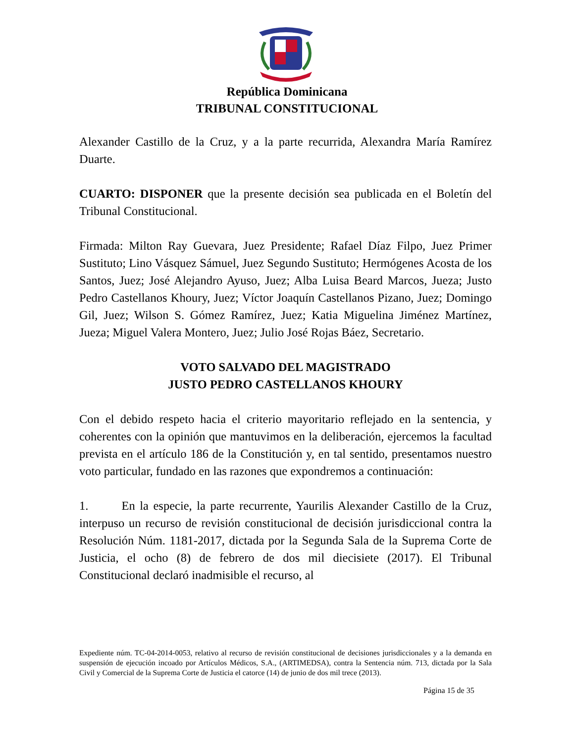República Dominicana
TRIBUNAL CONSTITUCIONAL
Alexander Castillo de la Cruz, y a la parte recurrida, Alexandra María Ramírez Duarte.
CUARTO: DISPONER que la presente decisión sea publicada en el Boletín del Tribunal Constitucional.
Firmada: Milton Ray Guevara, Juez Presidente; Rafael Díaz Filpo, Juez Primer Sustituto; Lino Vásquez Sámuel, Juez Segundo Sustituto; Hermógenes Acosta de los Santos, Juez; José Alejandro Ayuso, Juez; Alba Luisa Beard Marcos, Jueza; Justo Pedro Castellanos Khoury, Juez; Víctor Joaquín Castellanos Pizano, Juez; Domingo Gil, Juez; Wilson S. Gómez Ramírez, Juez; Katia Miguelina Jiménez Martínez, Jueza; Miguel Valera Montero, Juez; Julio José Rojas Báez, Secretario.
VOTO SALVADO DEL MAGISTRADO
JUSTO PEDRO CASTELLANOS KHOURY
Con el debido respeto hacia el criterio mayoritario reflejado en la sentencia, y coherentes con la opinión que mantuvimos en la deliberación, ejercemos la facultad prevista en el artículo 186 de la Constitución y, en tal sentido, presentamos nuestro voto particular, fundado en las razones que expondremos a continuación:
1. En la especie, la parte recurrente, Yaurilis Alexander Castillo de la Cruz, interpuso un recurso de revisión constitucional de decisión jurisdiccional contra la Resolución Núm. 1181-2017, dictada por la Segunda Sala de la Suprema Corte de Justicia, el ocho (8) de febrero de dos mil diecisiete (2017). El Tribunal Constitucional declaró inadmisible el recurso, al
Expediente núm. TC-04-2014-0053, relativo al recurso de revisión constitucional de decisiones jurisdiccionales y a la demanda en suspensión de ejecución incoado por Artículos Médicos, S.A., (ARTIMEDSA), contra la Sentencia núm. 713, dictada por la Sala Civil y Comercial de la Suprema Corte de Justicia el catorce (14) de junio de dos mil trece (2013).
Página 15 de 35